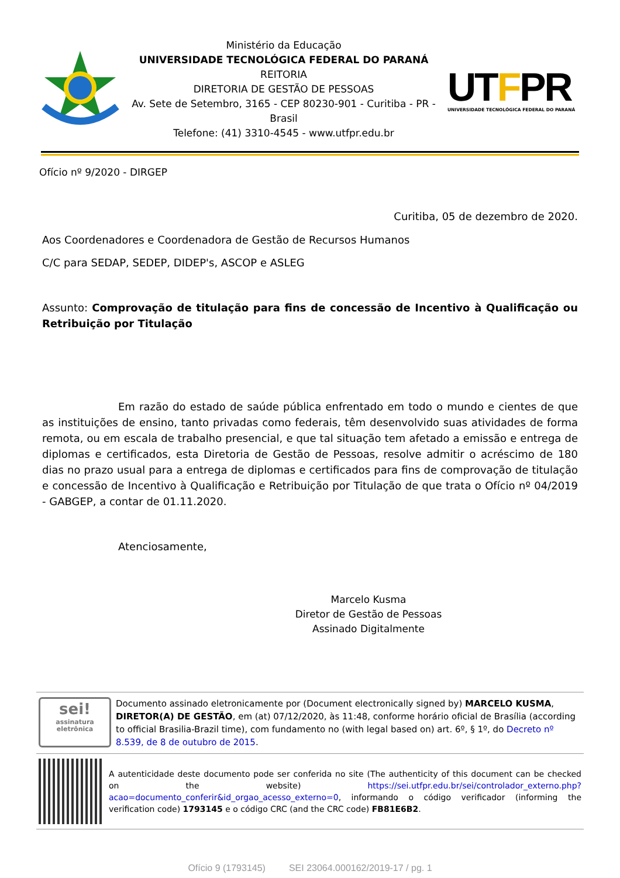Ministério da Educação
UNIVERSIDADE TECNOLÓGICA FEDERAL DO PARANÁ
REITORIA
DIRETORIA DE GESTÃO DE PESSOAS
Av. Sete de Setembro, 3165 - CEP 80230-901 - Curitiba - PR - Brasil
Telefone: (41) 3310-4545 - www.utfpr.edu.br
UTFPR
UNIVERSIDADE TECNOLÓGICA FEDERAL DO PARANÁ
Ofício nº 9/2020 - DIRGEP
Curitiba, 05 de dezembro de 2020.
Aos Coordenadores e Coordenadora de Gestão de Recursos Humanos
C/C para SEDAP, SEDEP, DIDEP's, ASCOP e ASLEG
Assunto: Comprovação de titulação para fins de concessão de Incentivo à Qualificação ou Retribuição por Titulação
Em razão do estado de saúde pública enfrentado em todo o mundo e cientes de que as instituições de ensino, tanto privadas como federais, têm desenvolvido suas atividades de forma remota, ou em escala de trabalho presencial, e que tal situação tem afetado a emissão e entrega de diplomas e certificados, esta Diretoria de Gestão de Pessoas, resolve admitir o acréscimo de 180 dias no prazo usual para a entrega de diplomas e certificados para fins de comprovação de titulação e concessão de Incentivo à Qualificação e Retribuição por Titulação de que trata o Ofício nº 04/2019 - GABGEP, a contar de 01.11.2020.
Atenciosamente,
Marcelo Kusma
Diretor de Gestão de Pessoas
Assinado Digitalmente
sei!
assinatura eletrônica
Documento assinado eletronicamente por (Document electronically signed by) MARCELO KUSMA, DIRETOR(A) DE GESTÃO, em (at) 07/12/2020, às 11:48, conforme horário oficial de Brasília (according to official Brasilia-Brazil time), com fundamento no (with legal based on) art. 6º, § 1º, do Decreto nº 8.539, de 8 de outubro de 2015.
A autenticidade deste documento pode ser conferida no site (The authenticity of this document can be checked on the website) https://sei.utfpr.edu.br/sei/controlador_externo.php?acao=documento_conferir&id_orgao_acesso_externo=0, informando o código verificador (informing the verification code) 1793145 e o código CRC (and the CRC code) FB81E6B2.
Ofício 9 (1793145) SEI 23064.000162/2019-17 / pg. 1